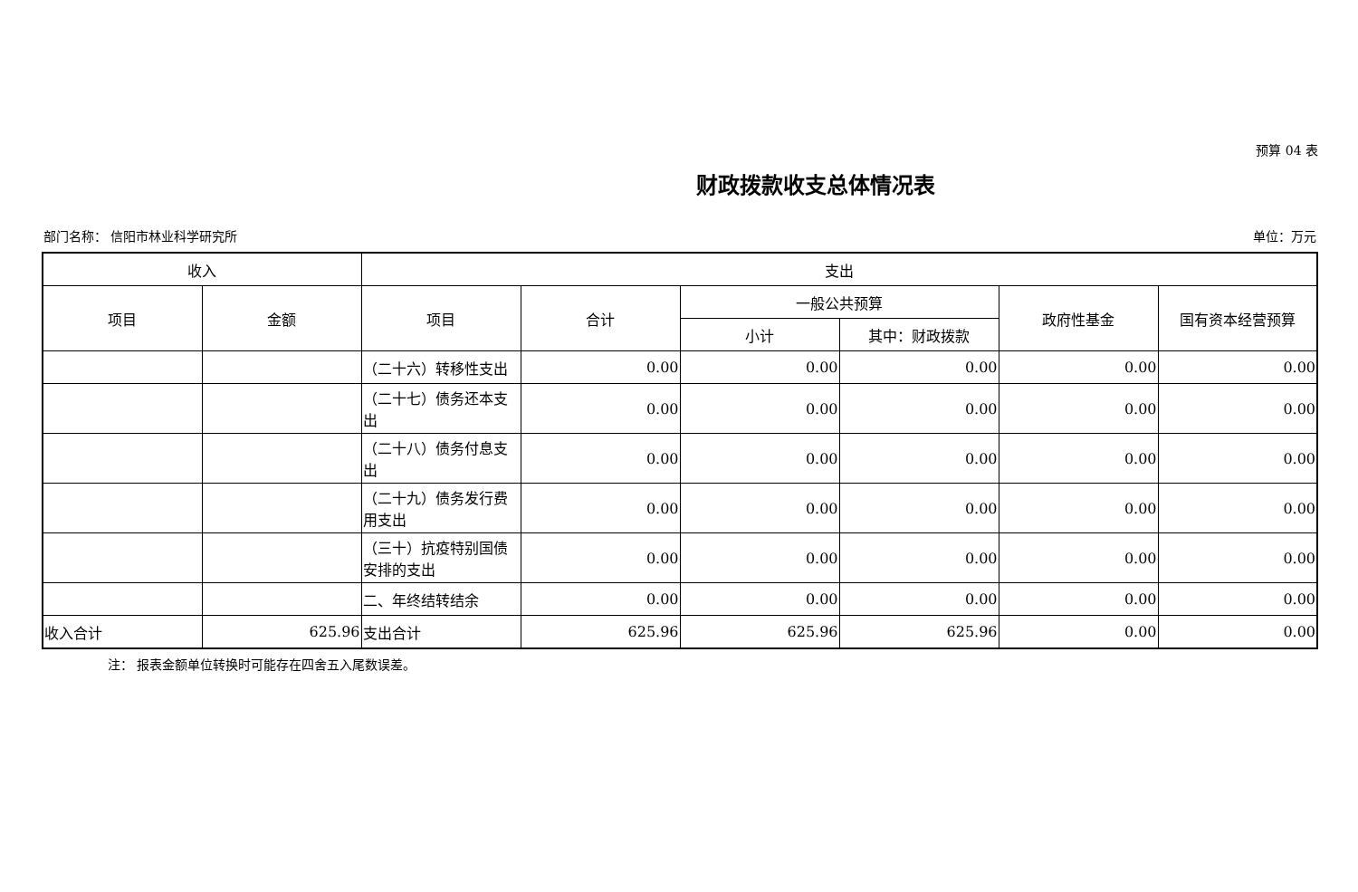预算 04 表
财政拨款收支总体情况表
部门名称： 信阳市林业科学研究所 单位：万元
| 收入 | | 支出 | | | | | |
| --- | --- | --- | --- | --- | --- | --- | --- |
| 项目 | 金额 | 项目 | 合计 | 一般公共预算 | | 政府性基金 | 国有资本经营预算 |
| | | | | 小计 | 其中：财政拨款 | | |
| | | （二十六）转移性支出 | 0.00 | 0.00 | 0.00 | 0.00 | 0.00 |
| | | （二十七）债务还本支出 | 0.00 | 0.00 | 0.00 | 0.00 | 0.00 |
| | | （二十八）债务付息支出 | 0.00 | 0.00 | 0.00 | 0.00 | 0.00 |
| | | （二十九）债务发行费用支出 | 0.00 | 0.00 | 0.00 | 0.00 | 0.00 |
| | | （三十）抗疫特别国债安排的支出 | 0.00 | 0.00 | 0.00 | 0.00 | 0.00 |
| | | 二、年终结转结余 | 0.00 | 0.00 | 0.00 | 0.00 | 0.00 |
| 收入合计 | 625.96 | 支出合计 | 625.96 | 625.96 | 625.96 | 0.00 | 0.00 |
注： 报表金额单位转换时可能存在四舍五入尾数误差。